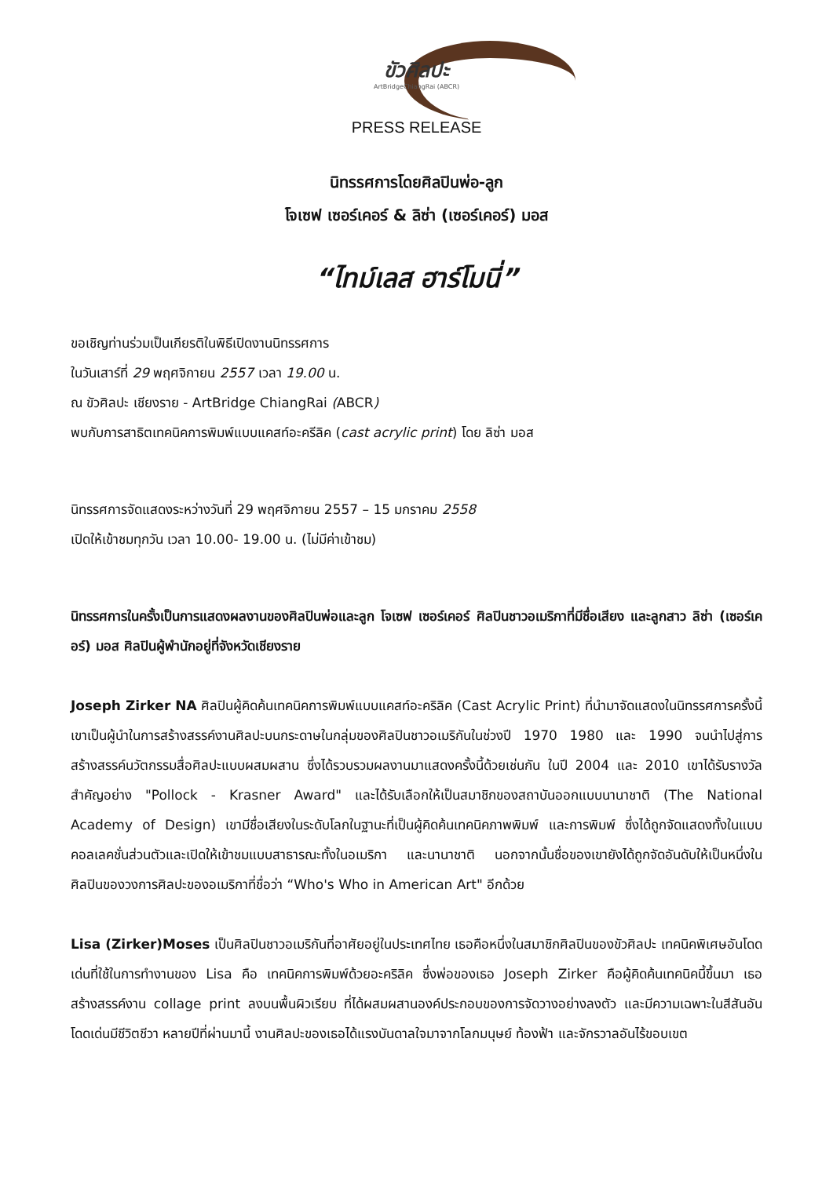ขัวศิลปะ
ArtBridgeChiangRai (ABCR)
PRESS RELEASE
นิทรรศการโดยศิลปินพ่อ-ลูก
โจเซฟ เซอร์เคอร์ & ลิซ่า (เซอร์เคอร์) มอส
“ไทม์เลส ฮาร์โมนี่”
ขอเชิญท่านร่วมเป็นเกียรติในพิธีเปิดงานนิทรรศการ
ในวันเสาร์ที่ 29 พฤศจิกายน 2557 เวลา 19.00 น.
ณ ขัวศิลปะ เชียงราย - ArtBridge ChiangRai (ABCR)
พบกับการสาธิตเทคนิคการพิมพ์แบบแคสท์อะครีลิค (cast acrylic print) โดย ลิซ่า มอส
นิทรรศการจัดแสดงระหว่างวันที่ 29 พฤศจิกายน 2557 – 15 มกราคม 2558
เปิดให้เข้าชมทุกวัน เวลา 10.00- 19.00 น. (ไม่มีค่าเข้าชม)
นิทรรศการในครั้งเป็นการแสดงผลงานของศิลปินพ่อและลูก โจเซฟ เซอร์เคอร์ ศิลปินชาวอเมริกาที่มีชื่อเสียง และลูกสาว ลิซ่า (เซอร์เคอร์) มอส ศิลปินผู้พำนักอยู่ที่จังหวัดเชียงราย
Joseph Zirker NA ศิลปินผู้คิดค้นเทคนิคการพิมพ์แบบแคสท์อะคริลิค (Cast Acrylic Print) ที่นำมาจัดแสดงในนิทรรศการครั้งนี้ เขาเป็นผู้นำในการสร้างสรรค์งานศิลปะบนกระดาษในกลุ่มของศิลปินชาวอเมริกันในช่วงปี 1970 1980 และ 1990 จนนำไปสู่การสร้างสรรค์นวัตกรรมสื่อศิลปะแบบผสมผสาน ซึ่งได้รวบรวมผลงานมาแสดงครั้งนี้ด้วยเช่นกัน ในปี 2004 และ 2010 เขาได้รับรางวัลสำคัญอย่าง "Pollock - Krasner Award" และได้รับเลือกให้เป็นสมาชิกของสถาบันออกแบบนานาชาติ (The National Academy of Design) เขามีชื่อเสียงในระดับโลกในฐานะที่เป็นผู้คิดค้นเทคนิคภาพพิมพ์ และการพิมพ์ ซึ่งได้ถูกจัดแสดงทั้งในแบบคอลเลคชั่นส่วนตัวและเปิดให้เข้าชมแบบสาธารณะทั้งในอเมริกา และนานาชาติ นอกจากนั้นชื่อของเขายังได้ถูกจัดอันดับให้เป็นหนึ่งในศิลปินของวงการศิลปะของอเมริกาที่ชื่อว่า “Who's Who in American Art" อีกด้วย
Lisa (Zirker)Moses เป็นศิลปินชาวอเมริกันที่อาศัยอยู่ในประเทศไทย เธอคือหนึ่งในสมาชิกศิลปินของขัวศิลปะ เทคนิคพิเศษอันโดดเด่นที่ใช้ในการทำงานของ Lisa คือ เทคนิคการพิมพ์ด้วยอะคริลิค ซึ่งพ่อของเธอ Joseph Zirker คือผู้คิดค้นเทคนิคนี้ขึ้นมา เธอสร้างสรรค์งาน collage print ลงบนพื้นผิวเรียบ ที่ได้ผสมผสานองค์ประกอบของการจัดวางอย่างลงตัว และมีความเฉพาะในสีสันอันโดดเด่นมีชีวิตชีวา หลายปีที่ผ่านมานี้ งานศิลปะของเธอได้แรงบันดาลใจมาจากโลกมนุษย์ ท้องฟ้า และจักรวาลอันไร้ขอบเขต